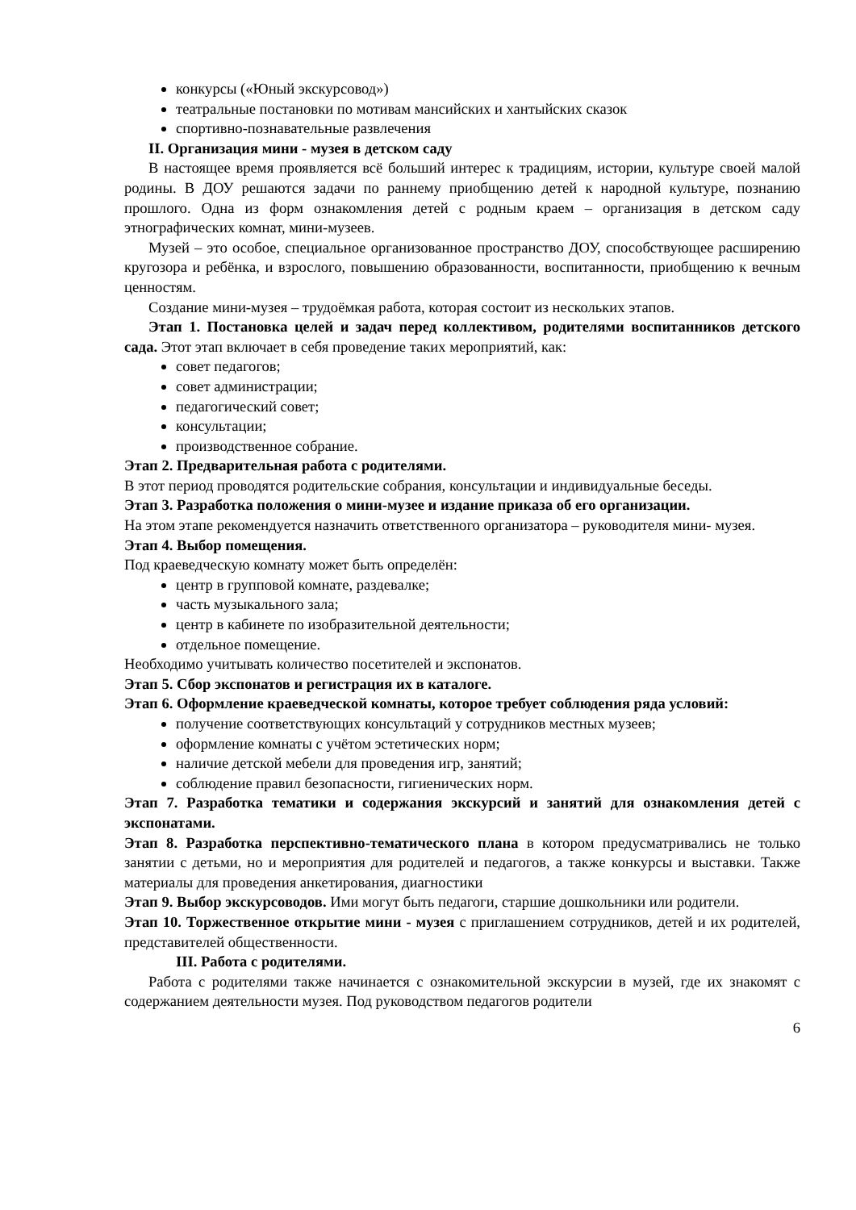конкурсы («Юный экскурсовод»)
театральные постановки по мотивам мансийских и хантыйских сказок
спортивно-познавательные развлечения
II. Организация мини - музея в детском саду
В настоящее время проявляется всё больший интерес к традициям, истории, культуре своей малой родины. В ДОУ решаются задачи по раннему приобщению детей к народной культуре, познанию прошлого. Одна из форм ознакомления детей с родным краем – организация в детском саду этнографических комнат, мини-музеев.
Музей – это особое, специальное организованное пространство ДОУ, способствующее расширению кругозора и ребёнка, и взрослого, повышению образованности, воспитанности, приобщению к вечным ценностям.
Создание мини-музея – трудоёмкая работа, которая состоит из нескольких этапов.
Этап 1. Постановка целей и задач перед коллективом, родителями воспитанников детского сада. Этот этап включает в себя проведение таких мероприятий, как:
совет педагогов;
совет администрации;
педагогический совет;
консультации;
производственное собрание.
Этап 2. Предварительная работа с родителями.
В этот период проводятся родительские собрания, консультации и индивидуальные беседы.
Этап 3. Разработка положения о мини-музее и издание приказа об его организации.
На этом этапе рекомендуется назначить ответственного организатора – руководителя мини- музея.
Этап 4. Выбор помещения.
Под краеведческую комнату может быть определён:
центр в групповой комнате, раздевалке;
часть музыкального зала;
центр в кабинете по изобразительной деятельности;
отдельное помещение.
Необходимо учитывать количество посетителей и экспонатов.
Этап 5. Сбор экспонатов и регистрация их в каталоге.
Этап 6. Оформление краеведческой комнаты, которое требует соблюдения ряда условий:
получение соответствующих консультаций у сотрудников местных музеев;
оформление комнаты с учётом эстетических норм;
наличие детской мебели для проведения игр, занятий;
соблюдение правил безопасности, гигиенических норм.
Этап 7. Разработка тематики и содержания экскурсий и занятий для ознакомления детей с экспонатами.
Этап 8. Разработка перспективно-тематического плана в котором предусматривались не только занятии с детьми, но и мероприятия для родителей и педагогов, а также конкурсы и выставки. Также материалы для проведения анкетирования, диагностики
Этап 9. Выбор экскурсоводов. Ими могут быть педагоги, старшие дошкольники или родители.
Этап 10. Торжественное открытие мини - музея с приглашением сотрудников, детей и их родителей, представителей общественности.
III. Работа с родителями.
Работа с родителями также начинается с ознакомительной экскурсии в музей, где их знакомят с содержанием деятельности музея. Под руководством педагогов родители
6